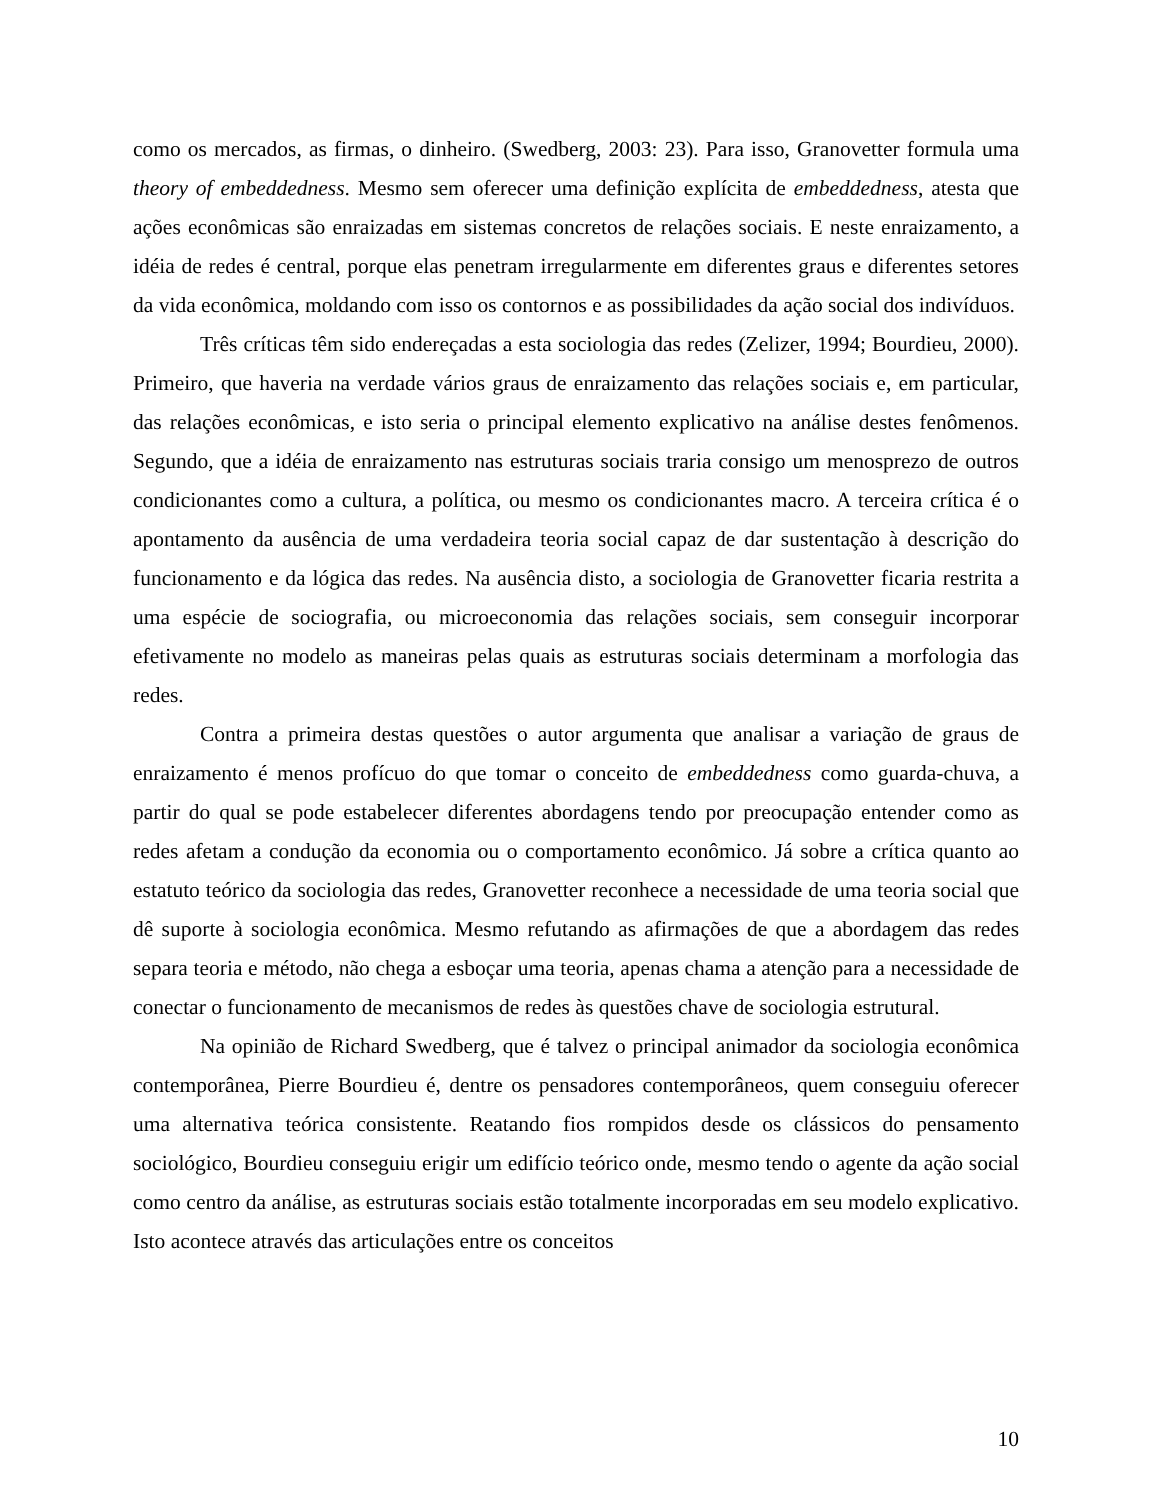como os mercados, as firmas, o dinheiro. (Swedberg, 2003: 23). Para isso, Granovetter formula uma theory of embeddedness. Mesmo sem oferecer uma definição explícita de embeddedness, atesta que ações econômicas são enraizadas em sistemas concretos de relações sociais. E neste enraizamento, a idéia de redes é central, porque elas penetram irregularmente em diferentes graus e diferentes setores da vida econômica, moldando com isso os contornos e as possibilidades da ação social dos indivíduos.
Três críticas têm sido endereçadas a esta sociologia das redes (Zelizer, 1994; Bourdieu, 2000). Primeiro, que haveria na verdade vários graus de enraizamento das relações sociais e, em particular, das relações econômicas, e isto seria o principal elemento explicativo na análise destes fenômenos. Segundo, que a idéia de enraizamento nas estruturas sociais traria consigo um menosprezo de outros condicionantes como a cultura, a política, ou mesmo os condicionantes macro. A terceira crítica é o apontamento da ausência de uma verdadeira teoria social capaz de dar sustentação à descrição do funcionamento e da lógica das redes. Na ausência disto, a sociologia de Granovetter ficaria restrita a uma espécie de sociografia, ou microeconomia das relações sociais, sem conseguir incorporar efetivamente no modelo as maneiras pelas quais as estruturas sociais determinam a morfologia das redes.
Contra a primeira destas questões o autor argumenta que analisar a variação de graus de enraizamento é menos profícuo do que tomar o conceito de embeddedness como guarda-chuva, a partir do qual se pode estabelecer diferentes abordagens tendo por preocupação entender como as redes afetam a condução da economia ou o comportamento econômico. Já sobre a crítica quanto ao estatuto teórico da sociologia das redes, Granovetter reconhece a necessidade de uma teoria social que dê suporte à sociologia econômica. Mesmo refutando as afirmações de que a abordagem das redes separa teoria e método, não chega a esboçar uma teoria, apenas chama a atenção para a necessidade de conectar o funcionamento de mecanismos de redes às questões chave de sociologia estrutural.
Na opinião de Richard Swedberg, que é talvez o principal animador da sociologia econômica contemporânea, Pierre Bourdieu é, dentre os pensadores contemporâneos, quem conseguiu oferecer uma alternativa teórica consistente. Reatando fios rompidos desde os clássicos do pensamento sociológico, Bourdieu conseguiu erigir um edifício teórico onde, mesmo tendo o agente da ação social como centro da análise, as estruturas sociais estão totalmente incorporadas em seu modelo explicativo. Isto acontece através das articulações entre os conceitos
10